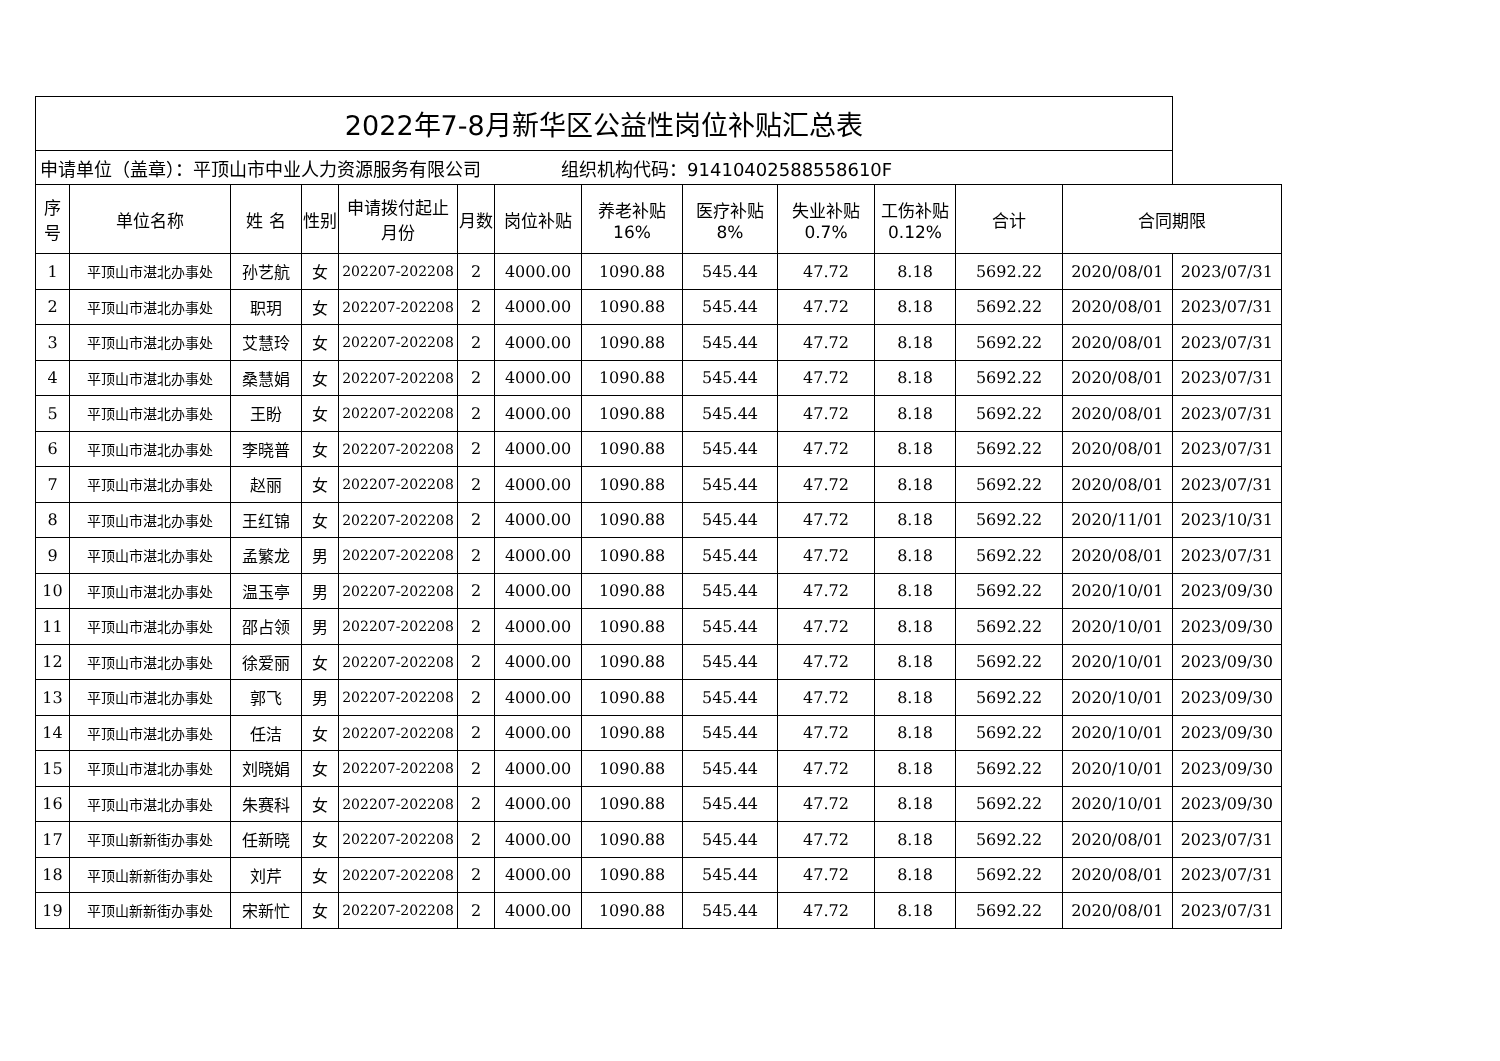| 2022年7-8月新华区公益性岗位补贴汇总表 | | | | | | | | | | | | | |
| --- | --- | --- | --- | --- | --- | --- | --- | --- | --- | --- | --- | --- | --- |
| 申请单位（盖章）：平顶山市中业人力资源服务有限公司 组织机构代码：91410402588558610F | | | | | | | | | | | | | |
| 序号 | 单位名称 | 姓 名 | 性别 | 申请拨付起止月份 | 月数 | 岗位补贴 | 养老补贴 16% | 医疗补贴 8% | 失业补贴 0.7% | 工伤补贴 0.12% | 合计 | 合同期限 | |
| 1 | 平顶山市湛北办事处 | 孙艺航 | 女 | 202207-202208 | 2 | 4000.00 | 1090.88 | 545.44 | 47.72 | 8.18 | 5692.22 | 2020/08/01 | 2023/07/31 |
| 2 | 平顶山市湛北办事处 | 职玥 | 女 | 202207-202208 | 2 | 4000.00 | 1090.88 | 545.44 | 47.72 | 8.18 | 5692.22 | 2020/08/01 | 2023/07/31 |
| 3 | 平顶山市湛北办事处 | 艾慧玲 | 女 | 202207-202208 | 2 | 4000.00 | 1090.88 | 545.44 | 47.72 | 8.18 | 5692.22 | 2020/08/01 | 2023/07/31 |
| 4 | 平顶山市湛北办事处 | 桑慧娟 | 女 | 202207-202208 | 2 | 4000.00 | 1090.88 | 545.44 | 47.72 | 8.18 | 5692.22 | 2020/08/01 | 2023/07/31 |
| 5 | 平顶山市湛北办事处 | 王盼 | 女 | 202207-202208 | 2 | 4000.00 | 1090.88 | 545.44 | 47.72 | 8.18 | 5692.22 | 2020/08/01 | 2023/07/31 |
| 6 | 平顶山市湛北办事处 | 李晓普 | 女 | 202207-202208 | 2 | 4000.00 | 1090.88 | 545.44 | 47.72 | 8.18 | 5692.22 | 2020/08/01 | 2023/07/31 |
| 7 | 平顶山市湛北办事处 | 赵丽 | 女 | 202207-202208 | 2 | 4000.00 | 1090.88 | 545.44 | 47.72 | 8.18 | 5692.22 | 2020/08/01 | 2023/07/31 |
| 8 | 平顶山市湛北办事处 | 王红锦 | 女 | 202207-202208 | 2 | 4000.00 | 1090.88 | 545.44 | 47.72 | 8.18 | 5692.22 | 2020/11/01 | 2023/10/31 |
| 9 | 平顶山市湛北办事处 | 孟繁龙 | 男 | 202207-202208 | 2 | 4000.00 | 1090.88 | 545.44 | 47.72 | 8.18 | 5692.22 | 2020/08/01 | 2023/07/31 |
| 10 | 平顶山市湛北办事处 | 温玉亭 | 男 | 202207-202208 | 2 | 4000.00 | 1090.88 | 545.44 | 47.72 | 8.18 | 5692.22 | 2020/10/01 | 2023/09/30 |
| 11 | 平顶山市湛北办事处 | 邵占领 | 男 | 202207-202208 | 2 | 4000.00 | 1090.88 | 545.44 | 47.72 | 8.18 | 5692.22 | 2020/10/01 | 2023/09/30 |
| 12 | 平顶山市湛北办事处 | 徐爱丽 | 女 | 202207-202208 | 2 | 4000.00 | 1090.88 | 545.44 | 47.72 | 8.18 | 5692.22 | 2020/10/01 | 2023/09/30 |
| 13 | 平顶山市湛北办事处 | 郭飞 | 男 | 202207-202208 | 2 | 4000.00 | 1090.88 | 545.44 | 47.72 | 8.18 | 5692.22 | 2020/10/01 | 2023/09/30 |
| 14 | 平顶山市湛北办事处 | 任洁 | 女 | 202207-202208 | 2 | 4000.00 | 1090.88 | 545.44 | 47.72 | 8.18 | 5692.22 | 2020/10/01 | 2023/09/30 |
| 15 | 平顶山市湛北办事处 | 刘晓娟 | 女 | 202207-202208 | 2 | 4000.00 | 1090.88 | 545.44 | 47.72 | 8.18 | 5692.22 | 2020/10/01 | 2023/09/30 |
| 16 | 平顶山市湛北办事处 | 朱赛科 | 女 | 202207-202208 | 2 | 4000.00 | 1090.88 | 545.44 | 47.72 | 8.18 | 5692.22 | 2020/10/01 | 2023/09/30 |
| 17 | 平顶山新新街办事处 | 任新晓 | 女 | 202207-202208 | 2 | 4000.00 | 1090.88 | 545.44 | 47.72 | 8.18 | 5692.22 | 2020/08/01 | 2023/07/31 |
| 18 | 平顶山新新街办事处 | 刘芹 | 女 | 202207-202208 | 2 | 4000.00 | 1090.88 | 545.44 | 47.72 | 8.18 | 5692.22 | 2020/08/01 | 2023/07/31 |
| 19 | 平顶山新新街办事处 | 宋新忙 | 女 | 202207-202208 | 2 | 4000.00 | 1090.88 | 545.44 | 47.72 | 8.18 | 5692.22 | 2020/08/01 | 2023/07/31 |